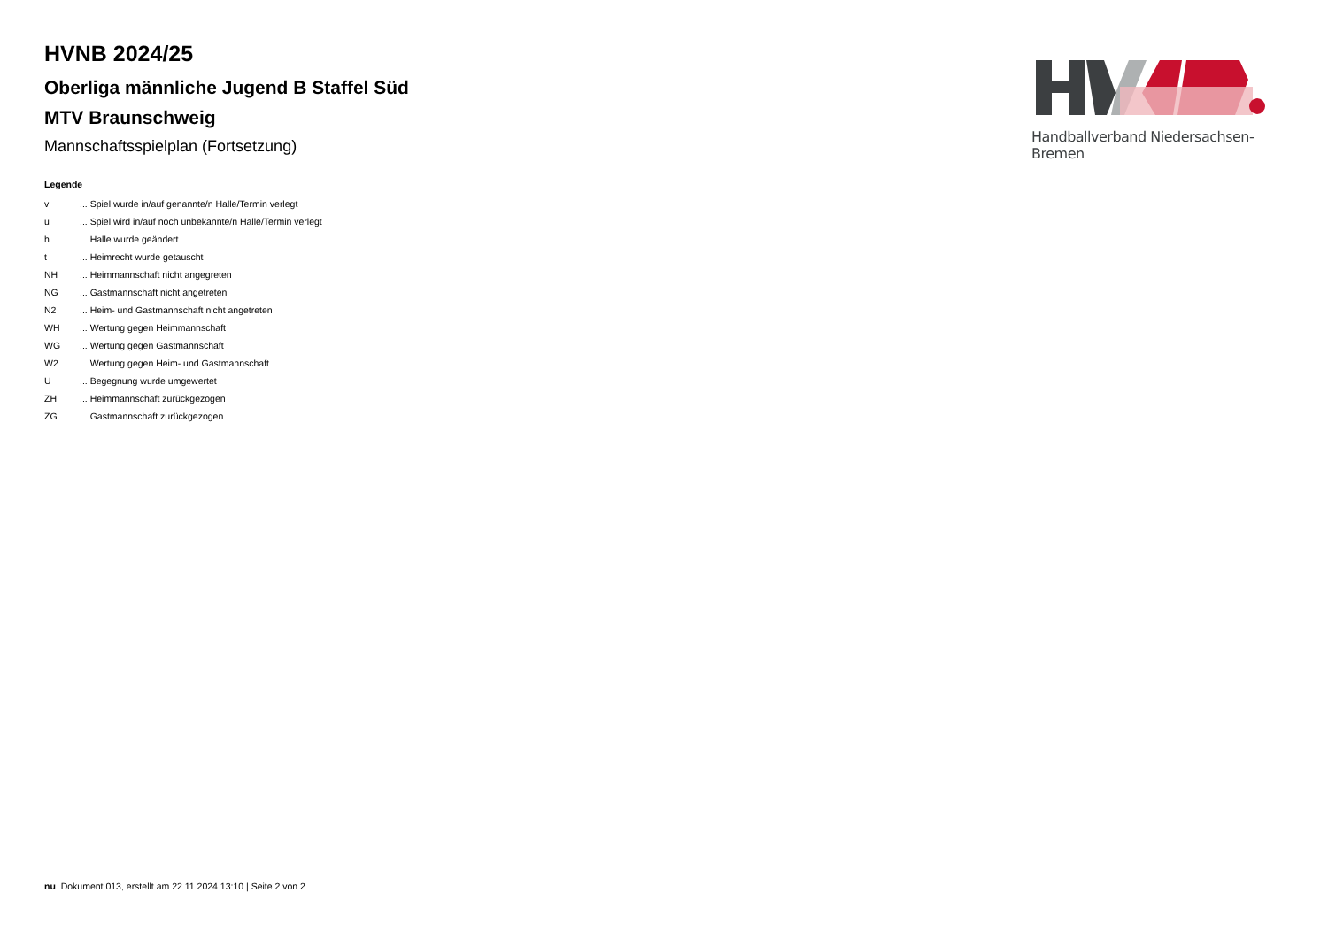HVNB 2024/25
Oberliga männliche Jugend B Staffel Süd
MTV Braunschweig
Mannschaftsspielplan (Fortsetzung)
Legende
| v | ... Spiel wurde in/auf genannte/n Halle/Termin verlegt |
| u | ... Spiel wird in/auf noch unbekannte/n Halle/Termin verlegt |
| h | ... Halle wurde geändert |
| t | ... Heimrecht wurde getauscht |
| NH | ... Heimmannschaft nicht angegreten |
| NG | ... Gastmannschaft nicht angetreten |
| N2 | ... Heim- und Gastmannschaft nicht angetreten |
| WH | ... Wertung gegen Heimmannschaft |
| WG | ... Wertung gegen Gastmannschaft |
| W2 | ... Wertung gegen Heim- und Gastmannschaft |
| U | ... Begegnung wurde umgewertet |
| ZH | ... Heimmannschaft zurückgezogen |
| ZG | ... Gastmannschaft zurückgezogen |
Handballverband Niedersachsen-Bremen
nu .Dokument 013, erstellt am 22.11.2024 13:10 | Seite 2 von 2